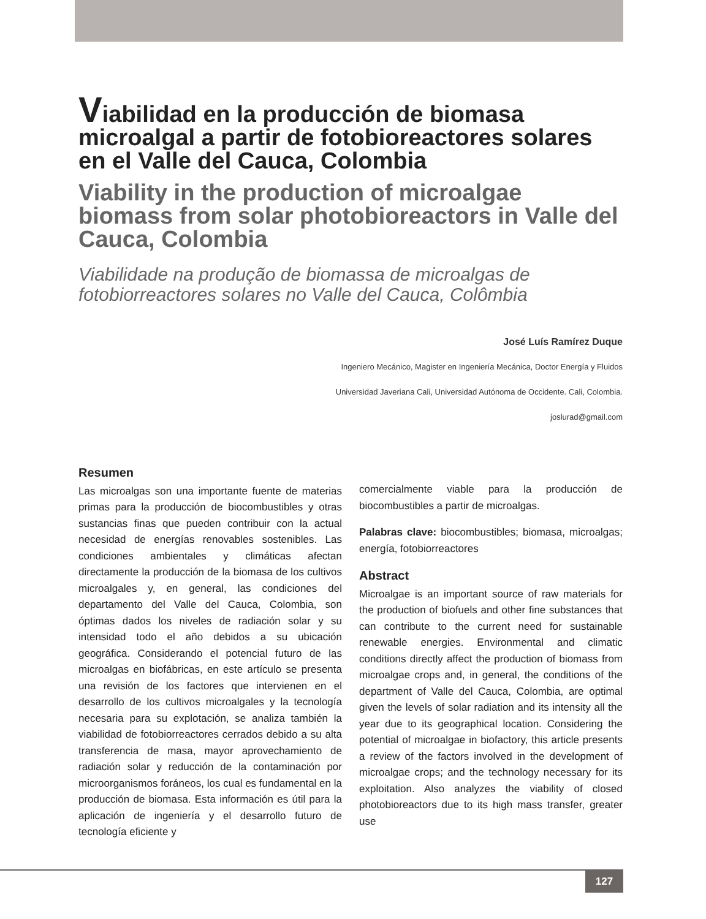Viabilidad en la producción de biomasa microalgal a partir de fotobioreactores solares en el Valle del Cauca, Colombia
Viability in the production of microalgae biomass from solar photobioreactors in Valle del Cauca, Colombia
Viabilidade na produção de biomassa de microalgas de fotobiorreactores solares no Valle del Cauca, Colômbia
José Luís Ramírez Duque
Ingeniero Mecánico, Magister en Ingeniería Mecánica, Doctor Energía y Fluidos
Universidad Javeriana Cali, Universidad Autónoma de Occidente. Cali, Colombia.
joslurad@gmail.com
Resumen
Las microalgas son una importante fuente de materias primas para la producción de biocombustibles y otras sustancias finas que pueden contribuir con la actual necesidad de energías renovables sostenibles. Las condiciones ambientales y climáticas afectan directamente la producción de la biomasa de los cultivos microalgales y, en general, las condiciones del departamento del Valle del Cauca, Colombia, son óptimas dados los niveles de radiación solar y su intensidad todo el año debidos a su ubicación geográfica. Considerando el potencial futuro de las microalgas en biofábricas, en este artículo se presenta una revisión de los factores que intervienen en el desarrollo de los cultivos microalgales y la tecnología necesaria para su explotación, se analiza también la viabilidad de fotobiorreactores cerrados debido a su alta transferencia de masa, mayor aprovechamiento de radiación solar y reducción de la contaminación por microorganismos foráneos, los cual es fundamental en la producción de biomasa. Esta información es útil para la aplicación de ingeniería y el desarrollo futuro de tecnología eficiente y
comercialmente viable para la producción de biocombustibles a partir de microalgas.
Palabras clave: biocombustibles; biomasa, microalgas; energía, fotobiorreactores
Abstract
Microalgae is an important source of raw materials for the production of biofuels and other fine substances that can contribute to the current need for sustainable renewable energies. Environmental and climatic conditions directly affect the production of biomass from microalgae crops and, in general, the conditions of the department of Valle del Cauca, Colombia, are optimal given the levels of solar radiation and its intensity all the year due to its geographical location. Considering the potential of microalgae in biofactory, this article presents a review of the factors involved in the development of microalgae crops; and the technology necessary for its exploitation. Also analyzes the viability of closed photobioreactors due to its high mass transfer, greater use
127